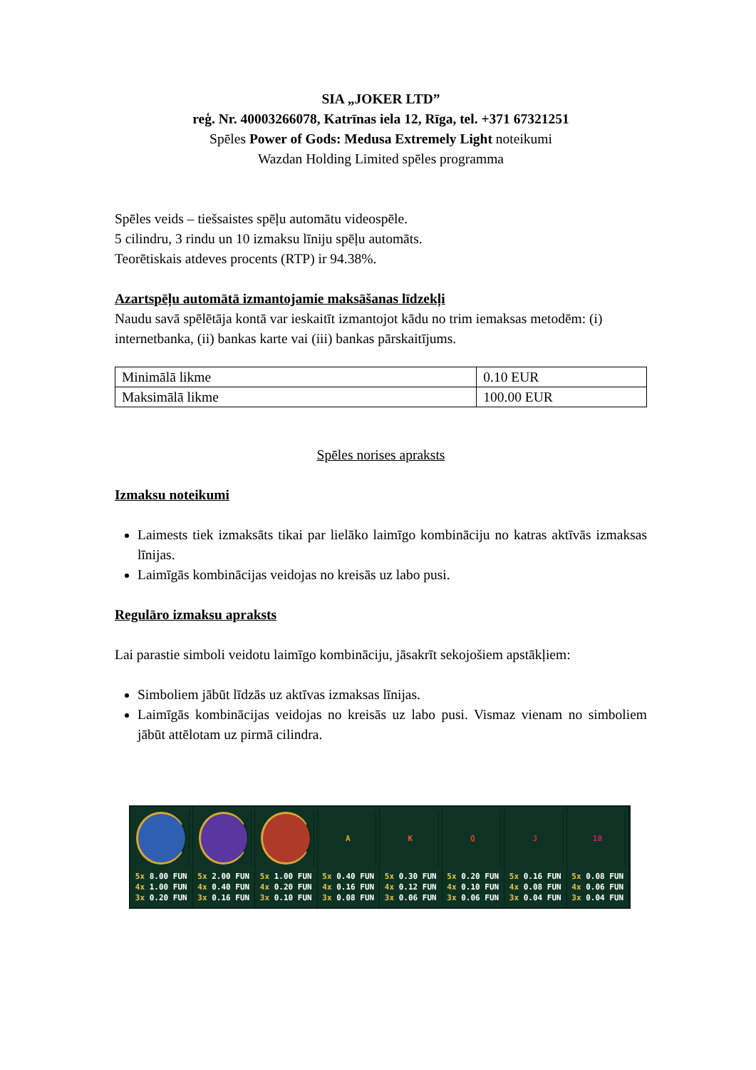SIA „JOKER LTD”
reģ. Nr. 40003266078, Katrīnas iela 12, Rīga, tel. +371 67321251
Spēles Power of Gods: Medusa Extremely Light noteikumi
Wazdan Holding Limited spēles programma
Spēles veids – tiešsaistes spēļu automātu videospēle.
5 cilindru, 3 rindu un 10 izmaksu līniju spēļu automāts.
Teorētiskais atdeves procents (RTP) ir 94.38%.
Azartspēļu automātā izmantojamie maksāšanas līdzekļi
Naudu savā spēlētāja kontā var ieskaitīt izmantojot kādu no trim iemaksas metodēm: (i) internetbanka, (ii) bankas karte vai (iii) bankas pārskaitījums.
| Minimālā likme | 0.10 EUR |
| Maksimālā likme | 100.00 EUR |
Spēles norises apraksts
Izmaksu noteikumi
Laimests tiek izmaksāts tikai par lielāko laimīgo kombināciju no katras aktīvās izmaksas līnijas.
Laimīgās kombinācijas veidojas no kreisās uz labo pusi.
Regulāro izmaksu apraksts
Lai parastie simboli veidotu laimīgo kombināciju, jāsakrīt sekojošiem apstākļiem:
Simboliem jābūt līdzās uz aktīvas izmaksas līnijas.
Laimīgās kombinācijas veidojas no kreisās uz labo pusi. Vismaz vienam no simboliem jābūt attēlotam uz pirmā cilindra.
5x 8.00 FUN
4x 1.00 FUN
3x 0.20 FUN
5x 2.00 FUN
4x 0.40 FUN
3x 0.16 FUN
5x 1.00 FUN
4x 0.20 FUN
3x 0.10 FUN
A
5x 0.40 FUN
4x 0.16 FUN
3x 0.08 FUN
K
5x 0.30 FUN
4x 0.12 FUN
3x 0.06 FUN
Q
5x 0.20 FUN
4x 0.10 FUN
3x 0.06 FUN
J
5x 0.16 FUN
4x 0.08 FUN
3x 0.04 FUN
10
5x 0.08 FUN
4x 0.06 FUN
3x 0.04 FUN